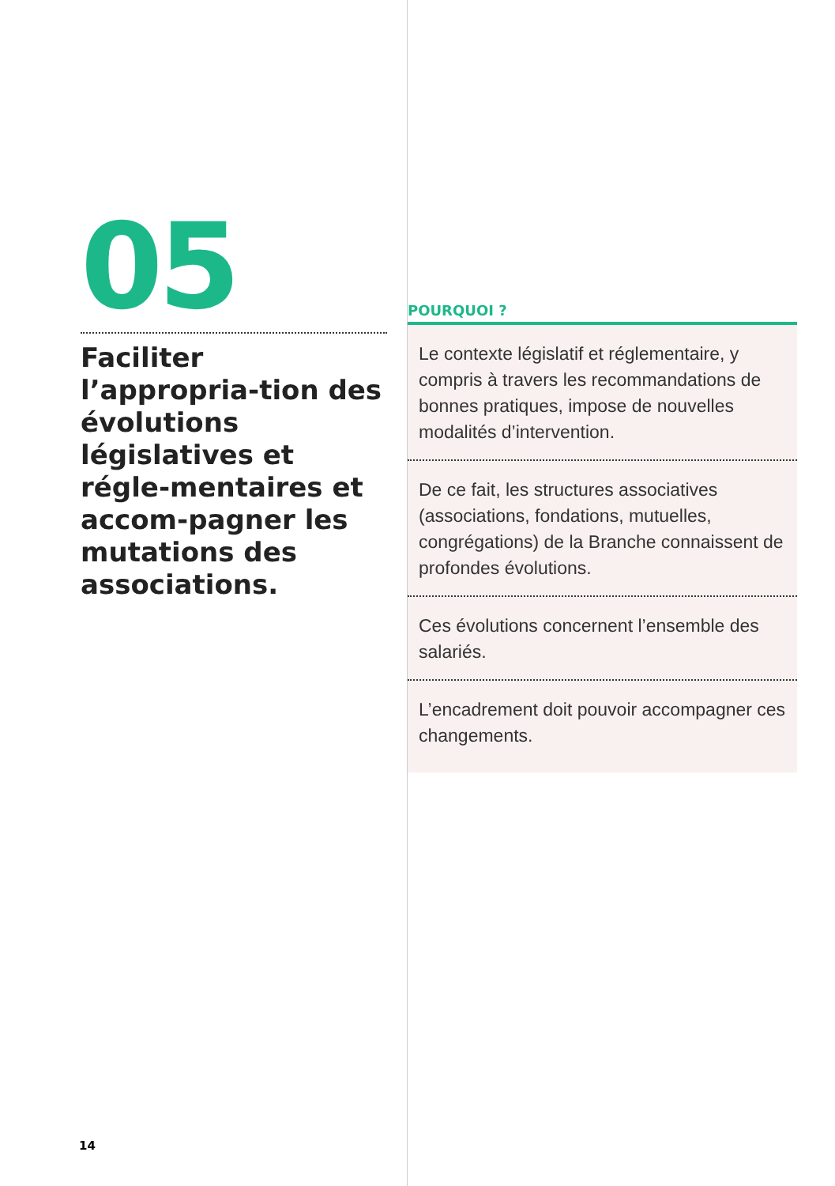05
Faciliter l’appropria-tion des évolutions législatives et régle-mentaires et accom-pagner les mutations des associations.
POURQUOI ?
Le contexte législatif et réglementaire, y compris à travers les recommandations de bonnes pratiques, impose de nouvelles modalités d’intervention.
De ce fait, les structures associatives (associations, fondations, mutuelles, congrégations) de la Branche connaissent de profondes évolutions.
Ces évolutions concernent l’ensemble des salariés.
L’encadrement doit pouvoir accompagner ces changements.
14